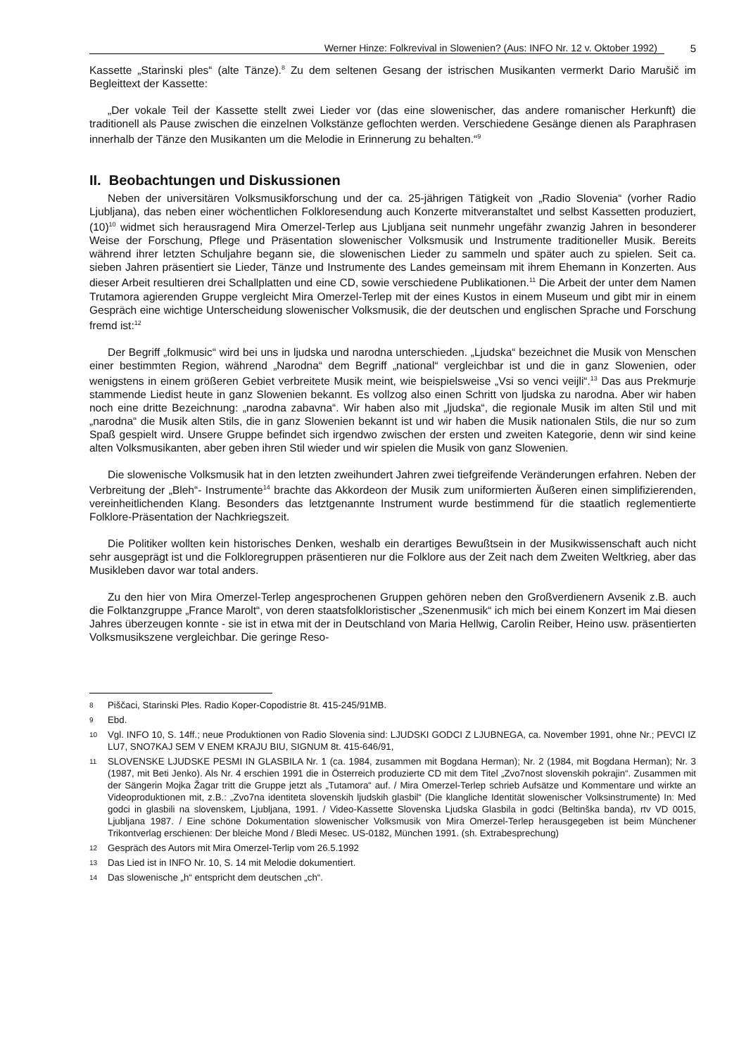Werner Hinze: Folkrevival in Slowenien? (Aus: INFO Nr. 12 v. Oktober 1992)
5
Kassette „Starinski ples“ (alte Tänze).<sup>8</sup> Zu dem seltenen Gesang der istrischen Musikanten vermerkt Dario Marušič im Begleittext der Kassette:
„Der vokale Teil der Kassette stellt zwei Lieder vor (das eine slowenischer, das andere romanischer Herkunft) die traditionell als Pause zwischen die einzelnen Volkstänze geflochten werden. Verschiedene Gesänge dienen als Paraphrasen innerhalb der Tänze den Musikanten um die Melodie in Erinnerung zu behalten.“<sup>9</sup>
II. Beobachtungen und Diskussionen
Neben der universitären Volksmusikforschung und der ca. 25-jährigen Tätigkeit von „Radio Slovenia“ (vorher Radio Ljubljana), das neben einer wöchentlichen Folkloresendung auch Konzerte mitveranstaltet und selbst Kassetten produziert, (10)<sup>10</sup> widmet sich herausragend Mira Omerzel-Terlep aus Ljubljana seit nunmehr ungefähr zwanzig Jahren in besonderer Weise der Forschung, Pflege und Präsentation slowenischer Volksmusik und Instrumente traditioneller Musik. Bereits während ihrer letzten Schuljahre begann sie, die slowenischen Lieder zu sammeln und später auch zu spielen. Seit ca. sieben Jahren präsentiert sie Lieder, Tänze und Instrumente des Landes gemeinsam mit ihrem Ehemann in Konzerten. Aus dieser Arbeit resultieren drei Schallplatten und eine CD, sowie verschiedene Publikationen.<sup>11</sup> Die Arbeit der unter dem Namen Trutamora agierenden Gruppe vergleicht Mira Omerzel-Terlep mit der eines Kustos in einem Museum und gibt mir in einem Gespräch eine wichtige Unterscheidung slowenischer Volksmusik, die der deutschen und englischen Sprache und Forschung fremd ist:<sup>12</sup>
Der Begriff „folkmusic“ wird bei uns in ljudska und narodna unterschieden. „Ljudska“ bezeichnet die Musik von Menschen einer bestimmten Region, während „Narodna“ dem Begriff „national“ vergleichbar ist und die in ganz Slowenien, oder wenigstens in einem größeren Gebiet verbreitete Musik meint, wie beispielsweise „Vsi so venci veijli“.<sup>13</sup> Das aus Prekmurje stammende Liedist heute in ganz Slowenien bekannt. Es vollzog also einen Schritt von ljudska zu narodna. Aber wir haben noch eine dritte Bezeichnung: „narodna zabavna“. Wir haben also mit „ljudska“, die regionale Musik im alten Stil und mit „narodna“ die Musik alten Stils, die in ganz Slowenien bekannt ist und wir haben die Musik nationalen Stils, die nur so zum Spaß gespielt wird. Unsere Gruppe befindet sich irgendwo zwischen der ersten und zweiten Kategorie, denn wir sind keine alten Volksmusikanten, aber geben ihren Stil wieder und wir spielen die Musik von ganz Slowenien.
Die slowenische Volksmusik hat in den letzten zweihundert Jahren zwei tiefgreifende Veränderungen erfahren. Neben der Verbreitung der „Bleh“- Instrumente<sup>14</sup> brachte das Akkordeon der Musik zum uniformierten Äußeren einen simplifizierenden, vereinheitlichenden Klang. Besonders das letztgenannte Instrument wurde bestimmend für die staatlich reglementierte Folklore-Präsentation der Nachkriegszeit.
Die Politiker wollten kein historisches Denken, weshalb ein derartiges Bewußtsein in der Musikwissenschaft auch nicht sehr ausgeprägt ist und die Folkloregruppen präsentieren nur die Folklore aus der Zeit nach dem Zweiten Weltkrieg, aber das Musikleben davor war total anders.
Zu den hier von Mira Omerzel-Terlep angesprochenen Gruppen gehören neben den Großverdienern Avsenik z.B. auch die Folktanzgruppe „France Marolt“, von deren staatsfolkloristischer „Szenenmusik“ ich mich bei einem Konzert im Mai diesen Jahres überzeugen konnte - sie ist in etwa mit der in Deutschland von Maria Hellwig, Carolin Reiber, Heino usw. präsentierten Volksmusikszene vergleichbar. Die geringe Reso-
8
Piščaci, Starinski Ples. Radio Koper-Copodistrie 8t. 415-245/91MB.
9
Ebd.
10
Vgl. INFO 10, S. 14ff.; neue Produktionen von Radio Slovenia sind: LJUDSKI GODCI Z LJUBNEGA, ca. November 1991, ohne Nr.; PEVCI IZ LU7, SNO7KAJ SEM V ENEM KRAJU BIU, SIGNUM 8t. 415-646/91,
11
SLOVENSKE LJUDSKE PESMI IN GLASBILA Nr. 1 (ca. 1984, zusammen mit Bogdana Herman); Nr. 2 (1984, mit Bogdana Herman); Nr. 3 (1987, mit Beti Jenko). Als Nr. 4 erschien 1991 die in Österreich produzierte CD mit dem Titel „Zvo7nost slovenskih pokrajin“. Zusammen mit der Sängerin Mojka Žagar tritt die Gruppe jetzt als „Tutamora“ auf. / Mira Omerzel-Terlep schrieb Aufsätze und Kommentare und wirkte an Videoproduktionen mit, z.B.: „Zvo7na identiteta slovenskih ljudskih glasbil“ (Die klangliche Identität slowenischer Volksinstrumente) In: Med godci in glasbili na slovenskem, Ljubljana, 1991. / Video-Kassette Slovenska Ljudska Glasbila in godci (Beltinška banda), rtv VD 0015, Ljubljana 1987. / Eine schöne Dokumentation slowenischer Volksmusik von Mira Omerzel-Terlep herausgegeben ist beim Münchener Trikontverlag erschienen: Der bleiche Mond / Bledi Mesec. US-0182, München 1991. (sh. Extrabesprechung)
12
Gespräch des Autors mit Mira Omerzel-Terlip vom 26.5.1992
13
Das Lied ist in INFO Nr. 10, S. 14 mit Melodie dokumentiert.
14
Das slowenische „h“ entspricht dem deutschen „ch“.